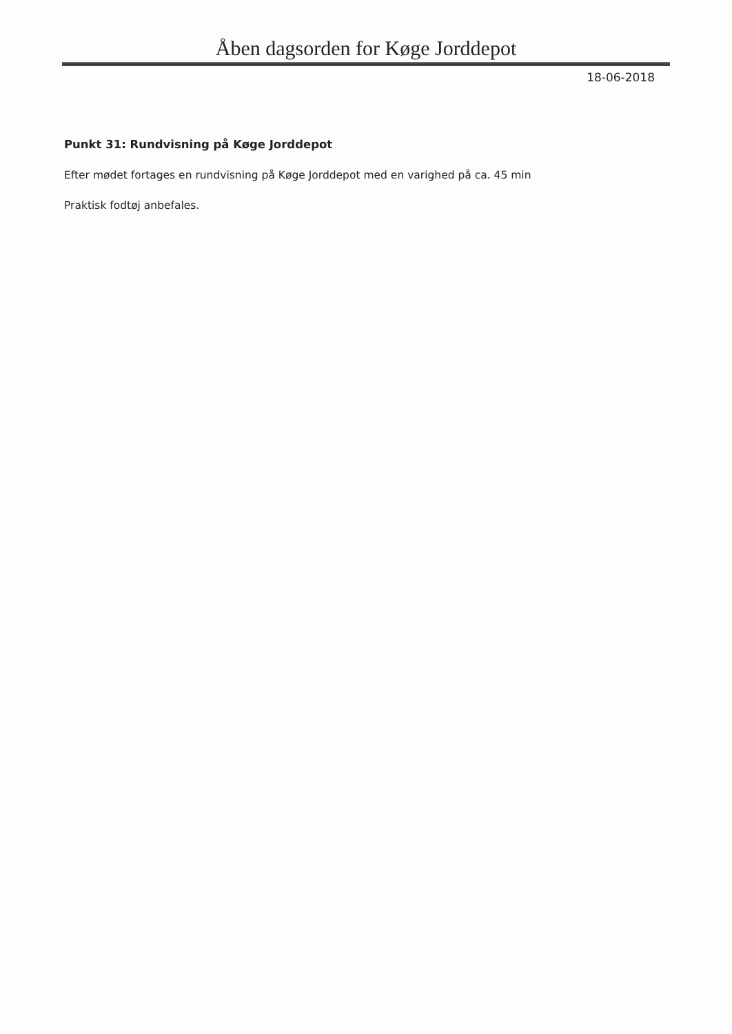Åben dagsorden for Køge Jorddepot
18-06-2018
Punkt 31: Rundvisning på Køge Jorddepot
Efter mødet fortages en rundvisning på Køge Jorddepot med en varighed på ca. 45 min
Praktisk fodtøj anbefales.